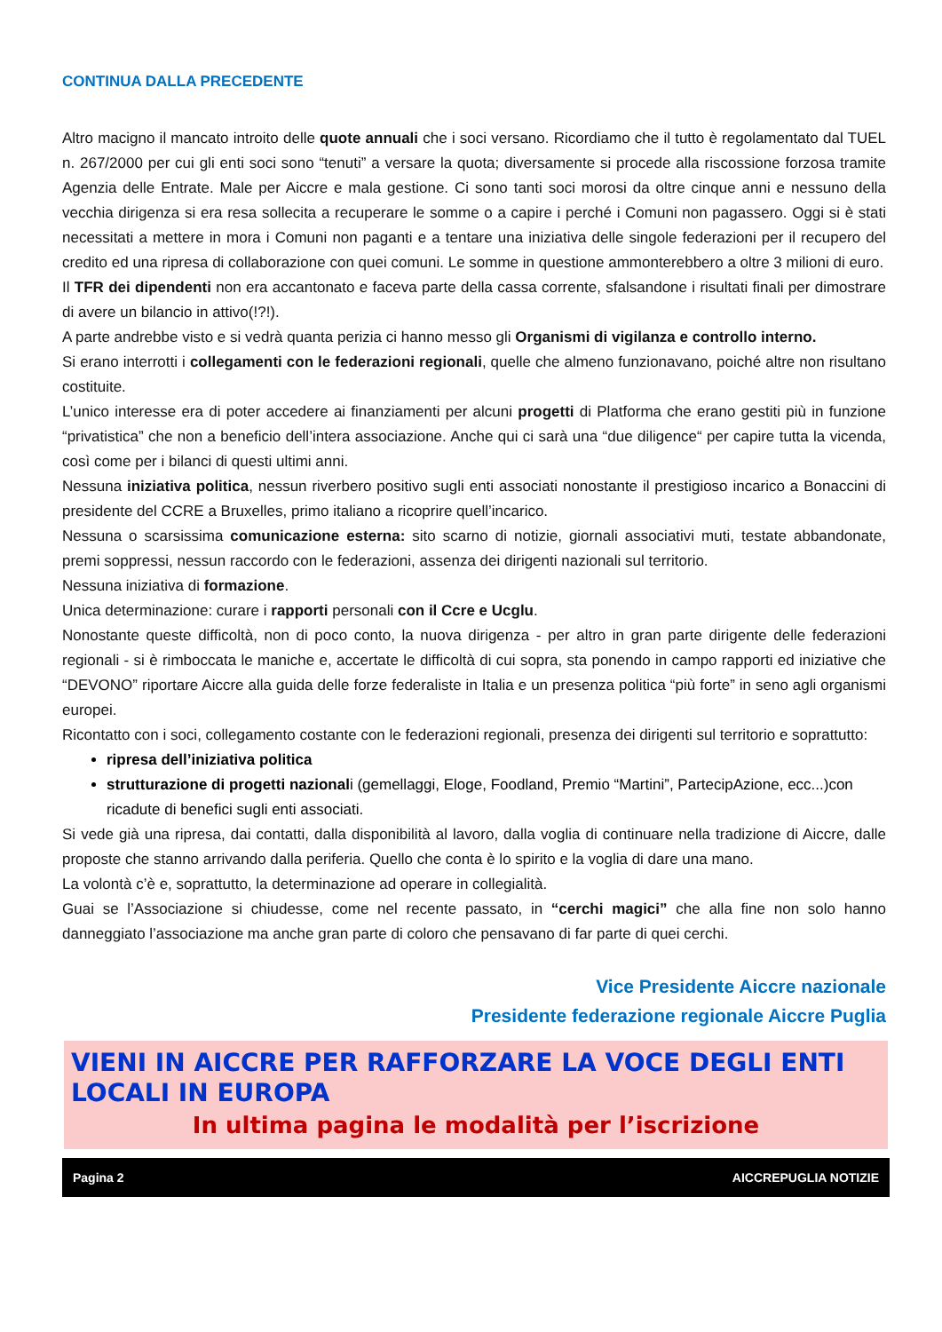CONTINUA DALLA PRECEDENTE
Altro macigno il mancato introito delle quote annuali che i soci versano. Ricordiamo che il tutto è regolamentato dal TUEL n. 267/2000 per cui gli enti soci sono “tenuti” a versare la quota; diversamente si procede alla riscossione forzosa tramite Agenzia delle Entrate. Male per Aiccre e mala gestione. Ci sono tanti soci morosi da oltre cinque anni e nessuno della vecchia dirigenza si era resa sollecita a recuperare le somme o a capire i perché i Comuni non pagassero. Oggi si è stati necessitati a mettere in mora i Comuni non paganti e a tentare una iniziativa delle singole federazioni per il recupero del credito ed una ripresa di collaborazione con quei comuni. Le somme in questione ammonterebbero a oltre 3 milioni di euro.
Il TFR dei dipendenti non era accantonato e faceva parte della cassa corrente, sfalsandone i risultati finali per dimostrare di avere un bilancio in attivo(!?!).
A parte andrebbe visto e si vedrà quanta perizia ci hanno messo gli Organismi di vigilanza e controllo interno.
Si erano interrotti i collegamenti con le federazioni regionali, quelle che almeno funzionavano, poiché altre non risultano costituite.
L’unico interesse era di poter accedere ai finanziamenti per alcuni progetti di Platforma che erano gestiti più in funzione “privatistica” che non a beneficio dell’intera associazione. Anche qui ci sarà una “due diligence“ per capire tutta la vicenda, così come per i bilanci di questi ultimi anni.
Nessuna iniziativa politica, nessun riverbero positivo sugli enti associati nonostante il prestigioso incarico a Bonaccini di presidente del CCRE a Bruxelles, primo italiano a ricoprire quell’incarico.
Nessuna o scarsissima comunicazione esterna: sito scarno di notizie, giornali associativi muti, testate abbandonate, premi soppressi, nessun raccordo con le federazioni, assenza dei dirigenti nazionali sul territorio.
Nessuna iniziativa di formazione.
Unica determinazione: curare i rapporti personali con il Ccre e Ucglu.
Nonostante queste difficoltà, non di poco conto, la nuova dirigenza - per altro in gran parte dirigente delle federazioni regionali - si è rimboccata le maniche e, accertate le difficoltà di cui sopra, sta ponendo in campo rapporti ed iniziative che “DEVONO” riportare Aiccre alla guida delle forze federaliste in Italia e un presenza politica “più forte” in seno agli organismi europei.
Ricontatto con i soci, collegamento costante con le federazioni regionali, presenza dei dirigenti sul territorio e soprattutto:
ripresa dell’iniziativa politica
strutturazione di progetti nazionali (gemellaggi, Eloge, Foodland, Premio “Martini”, PartecipAzione, ecc...)con ricadute di benefici sugli enti associati.
Si vede già una ripresa, dai contatti, dalla disponibilità al lavoro, dalla voglia di continuare nella tradizione di Aiccre, dalle proposte che stanno arrivando dalla periferia. Quello che conta è lo spirito e la voglia di dare una mano.
La volontà c’è e, soprattutto, la determinazione ad operare in collegialità.
Guai se l’Associazione si chiudesse, come nel recente passato, in “cerchi magici” che alla fine non solo hanno danneggiato l’associazione ma anche gran parte di coloro che pensavano di far parte di quei cerchi.
Vice Presidente Aiccre nazionale
Presidente federazione regionale Aiccre Puglia
VIENI IN AICCRE PER RAFFORZARE LA VOCE DEGLI ENTI LOCALI IN EUROPA
In ultima pagina le modalità per l’iscrizione
Pagina 2 AICCREPUGLIA NOTIZIE